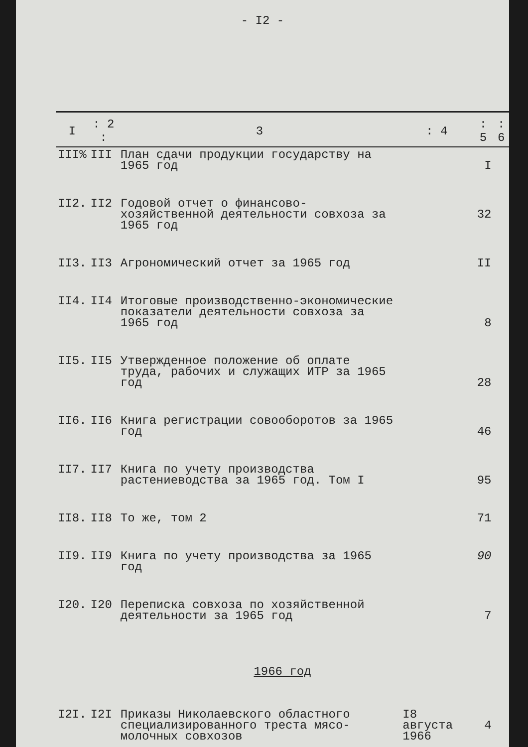- I2 -
| I | : 2 : | 3 | : 4 | : 5 | : 6 |
| --- | --- | --- | --- | --- | --- |
| III% | III | План сдачи продукции государству на 1965 год | | I | |
| II2. | II2 | Годовой отчет о финансово-хозяйственной деятельности совхоза за 1965 год | | 32 | |
| II3. | II3 | Агрономический отчет за 1965 год | | II | |
| II4. | II4 | Итоговые производственно-экономические показатели деятельности совхоза за 1965 год | | 8 | |
| II5. | II5 | Утвержденное положение об оплате труда, рабочих и служащих ИТР за 1965 год | | 28 | |
| II6. | II6 | Книга регистрации совооборотов за 1965 год | | 46 | |
| II7. | II7 | Книга по учету производства растениеводства за 1965 год. Том I | | 95 | |
| II8. | II8 | То же, том 2 | | 71 | |
| II9. | II9 | Книга по учету производства за 1965 год | | 90 | |
| I20. | I20 | Переписка совхоза по хозяйственной деятельности за 1965 год | | 7 | |
| 1966 год | | | | | |
| I2I. | I2I | Приказы Николаевского областного специализированного треста мясо-молочных совхозов | I8 августа 1966 | 4 | |